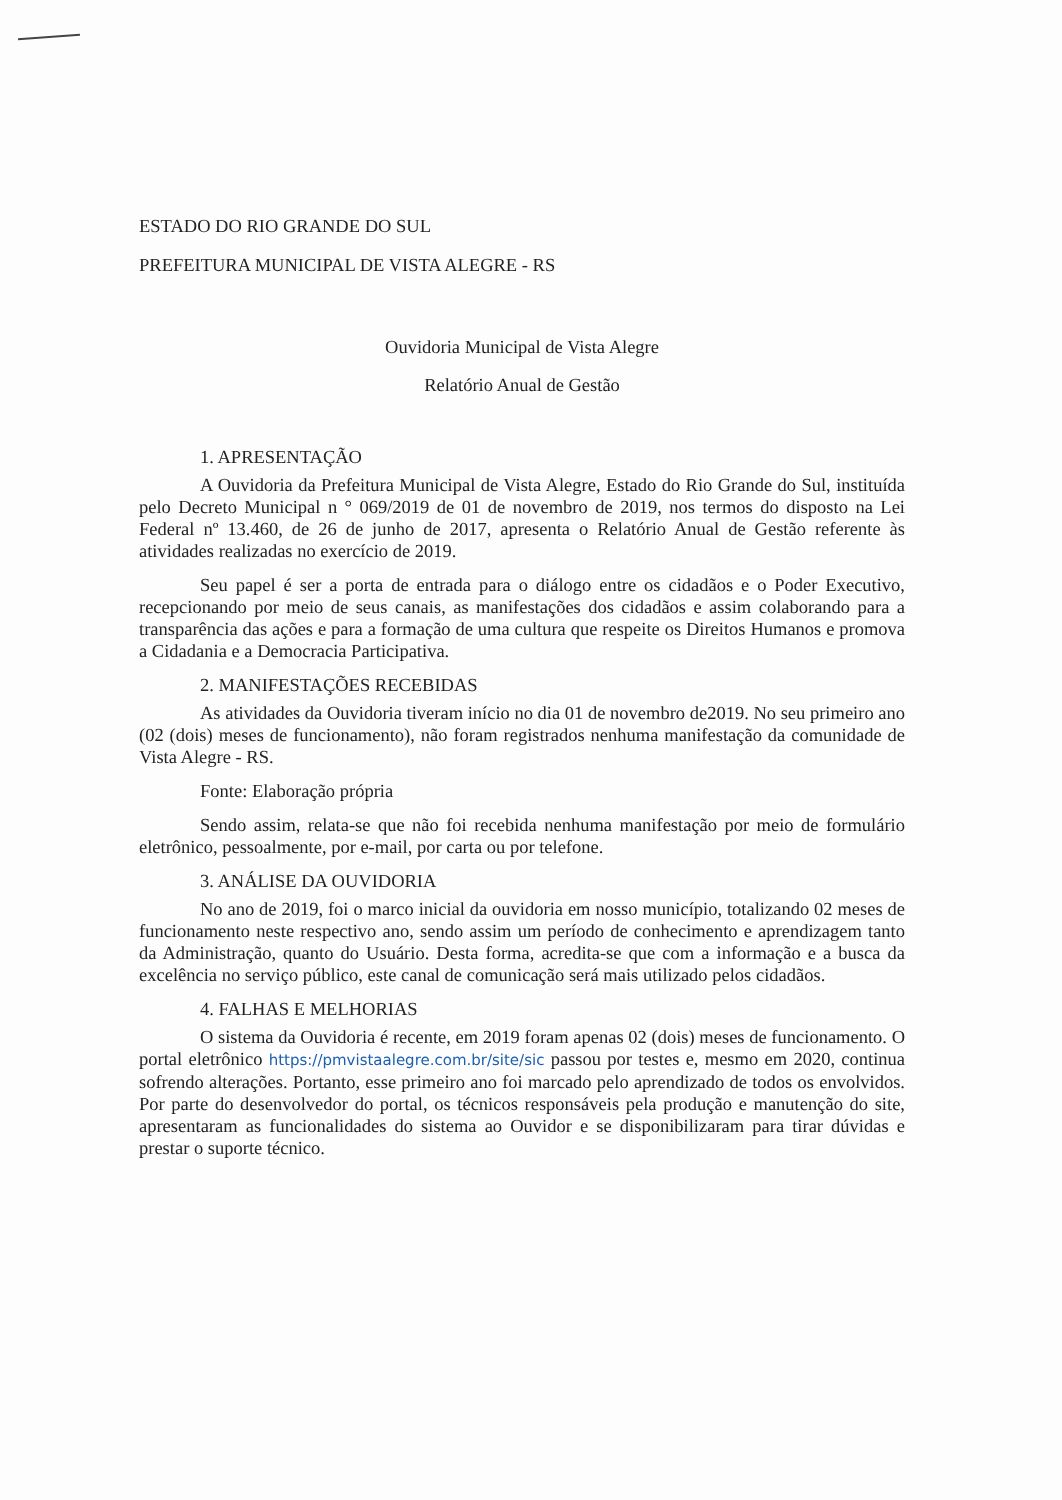ESTADO DO RIO GRANDE DO SUL
PREFEITURA MUNICIPAL DE VISTA ALEGRE - RS
Ouvidoria Municipal de Vista Alegre
Relatório Anual de Gestão
1. APRESENTAÇÃO
A Ouvidoria da Prefeitura Municipal de Vista Alegre, Estado do Rio Grande do Sul, instituída pelo Decreto Municipal n ° 069/2019 de 01 de novembro de 2019, nos termos do disposto na Lei Federal nº 13.460, de 26 de junho de 2017, apresenta o Relatório Anual de Gestão referente às atividades realizadas no exercício de 2019.
Seu papel é ser a porta de entrada para o diálogo entre os cidadãos e o Poder Executivo, recepcionando por meio de seus canais, as manifestações dos cidadãos e assim colaborando para a transparência das ações e para a formação de uma cultura que respeite os Direitos Humanos e promova a Cidadania e a Democracia Participativa.
2. MANIFESTAÇÕES RECEBIDAS
As atividades da Ouvidoria tiveram início no dia 01 de novembro de2019. No seu primeiro ano (02 (dois) meses de funcionamento), não foram registrados nenhuma manifestação da comunidade de Vista Alegre - RS.
Fonte: Elaboração própria
Sendo assim, relata-se que não foi recebida nenhuma manifestação por meio de formulário eletrônico, pessoalmente, por e-mail, por carta ou por telefone.
3. ANÁLISE DA OUVIDORIA
No ano de 2019, foi o marco inicial da ouvidoria em nosso município, totalizando 02 meses de funcionamento neste respectivo ano, sendo assim um período de conhecimento e aprendizagem tanto da Administração, quanto do Usuário. Desta forma, acredita-se que com a informação e a busca da excelência no serviço público, este canal de comunicação será mais utilizado pelos cidadãos.
4. FALHAS E MELHORIAS
O sistema da Ouvidoria é recente, em 2019 foram apenas 02 (dois) meses de funcionamento. O portal eletrônico https://pmvistaalegre.com.br/site/sic passou por testes e, mesmo em 2020, continua sofrendo alterações. Portanto, esse primeiro ano foi marcado pelo aprendizado de todos os envolvidos. Por parte do desenvolvedor do portal, os técnicos responsáveis pela produção e manutenção do site, apresentaram as funcionalidades do sistema ao Ouvidor e se disponibilizaram para tirar dúvidas e prestar o suporte técnico.